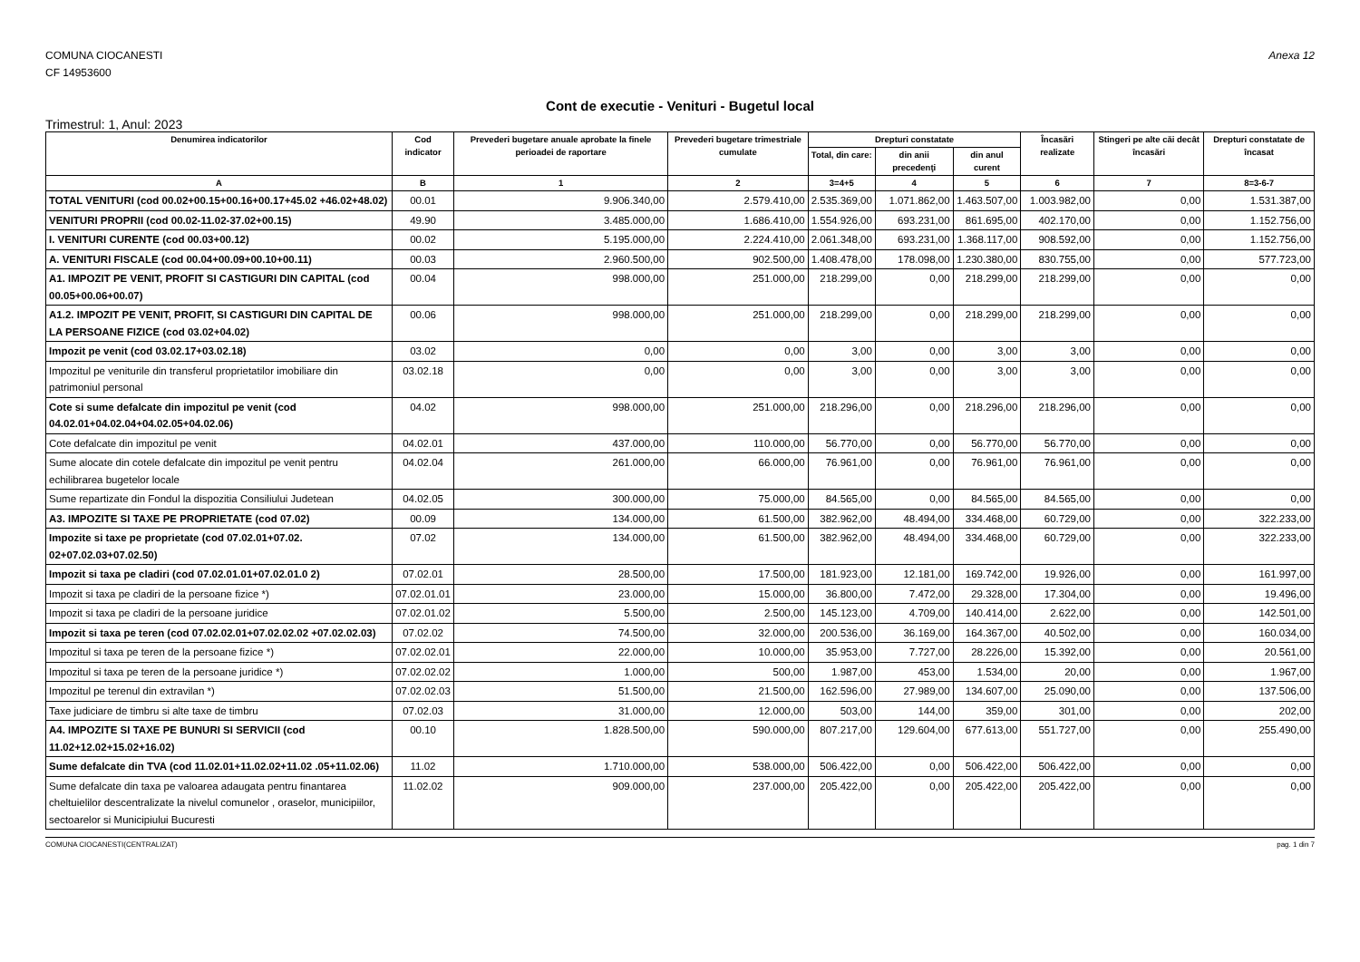COMUNA CIOCANESTI
CF 14953600
Anexa 12
Cont de executie - Venituri - Bugetul local
Trimestrul: 1, Anul: 2023
| Denumirea indicatorilor | Cod indicator | Prevederi bugetare anuale aprobate la finele perioadei de raportare | Prevederi bugetare trimestriale cumulate | Drepturi constatate | | | Încasări realizate | Stingeri pe alte căi decât încasări | Drepturi constatate de încasat |
| --- | --- | --- | --- | --- | --- | --- | --- | --- | --- |
| | | | | Total, din care: | din anii precedenţi | din anul curent | | | |
| A | B | 1 | 2 | 3=4+5 | 4 | 5 | 6 | 7 | 8=3-6-7 |
| TOTAL VENITURI (cod 00.02+00.15+00.16+00.17+45.02 +46.02+48.02) | 00.01 | 9.906.340,00 | 2.579.410,00 | 2.535.369,00 | 1.071.862,00 | 1.463.507,00 | 1.003.982,00 | 0,00 | 1.531.387,00 |
| VENITURI PROPRII (cod 00.02-11.02-37.02+00.15) | 49.90 | 3.485.000,00 | 1.686.410,00 | 1.554.926,00 | 693.231,00 | 861.695,00 | 402.170,00 | 0,00 | 1.152.756,00 |
| I. VENITURI CURENTE (cod 00.03+00.12) | 00.02 | 5.195.000,00 | 2.224.410,00 | 2.061.348,00 | 693.231,00 | 1.368.117,00 | 908.592,00 | 0,00 | 1.152.756,00 |
| A. VENITURI FISCALE (cod 00.04+00.09+00.10+00.11) | 00.03 | 2.960.500,00 | 902.500,00 | 1.408.478,00 | 178.098,00 | 1.230.380,00 | 830.755,00 | 0,00 | 577.723,00 |
| A1. IMPOZIT PE VENIT, PROFIT SI CASTIGURI DIN CAPITAL (cod 00.05+00.06+00.07) | 00.04 | 998.000,00 | 251.000,00 | 218.299,00 | 0,00 | 218.299,00 | 218.299,00 | 0,00 | 0,00 |
| A1.2. IMPOZIT PE VENIT, PROFIT, SI CASTIGURI DIN CAPITAL DE LA PERSOANE FIZICE (cod 03.02+04.02) | 00.06 | 998.000,00 | 251.000,00 | 218.299,00 | 0,00 | 218.299,00 | 218.299,00 | 0,00 | 0,00 |
| Impozit pe venit (cod 03.02.17+03.02.18) | 03.02 | 0,00 | 0,00 | 3,00 | 0,00 | 3,00 | 3,00 | 0,00 | 0,00 |
| Impozitul pe veniturile din transferul proprietatilor imobiliare din patrimoniul personal | 03.02.18 | 0,00 | 0,00 | 3,00 | 0,00 | 3,00 | 3,00 | 0,00 | 0,00 |
| Cote si sume defalcate din impozitul pe venit (cod 04.02.01+04.02.04+04.02.05+04.02.06) | 04.02 | 998.000,00 | 251.000,00 | 218.296,00 | 0,00 | 218.296,00 | 218.296,00 | 0,00 | 0,00 |
| Cote defalcate din impozitul pe venit | 04.02.01 | 437.000,00 | 110.000,00 | 56.770,00 | 0,00 | 56.770,00 | 56.770,00 | 0,00 | 0,00 |
| Sume alocate din cotele defalcate din impozitul pe venit pentru echilibrarea bugetelor locale | 04.02.04 | 261.000,00 | 66.000,00 | 76.961,00 | 0,00 | 76.961,00 | 76.961,00 | 0,00 | 0,00 |
| Sume repartizate din Fondul la dispozitia Consiliului Judetean | 04.02.05 | 300.000,00 | 75.000,00 | 84.565,00 | 0,00 | 84.565,00 | 84.565,00 | 0,00 | 0,00 |
| A3. IMPOZITE SI TAXE PE PROPRIETATE (cod 07.02) | 00.09 | 134.000,00 | 61.500,00 | 382.962,00 | 48.494,00 | 334.468,00 | 60.729,00 | 0,00 | 322.233,00 |
| Impozite si taxe pe proprietate (cod 07.02.01+07.02. 02+07.02.03+07.02.50) | 07.02 | 134.000,00 | 61.500,00 | 382.962,00 | 48.494,00 | 334.468,00 | 60.729,00 | 0,00 | 322.233,00 |
| Impozit si taxa pe cladiri (cod 07.02.01.01+07.02.01.0 2) | 07.02.01 | 28.500,00 | 17.500,00 | 181.923,00 | 12.181,00 | 169.742,00 | 19.926,00 | 0,00 | 161.997,00 |
| Impozit si taxa pe cladiri de la persoane fizice *) | 07.02.01.01 | 23.000,00 | 15.000,00 | 36.800,00 | 7.472,00 | 29.328,00 | 17.304,00 | 0,00 | 19.496,00 |
| Impozit si taxa pe cladiri de la persoane juridice | 07.02.01.02 | 5.500,00 | 2.500,00 | 145.123,00 | 4.709,00 | 140.414,00 | 2.622,00 | 0,00 | 142.501,00 |
| Impozit si taxa pe teren (cod 07.02.02.01+07.02.02.02 +07.02.02.03) | 07.02.02 | 74.500,00 | 32.000,00 | 200.536,00 | 36.169,00 | 164.367,00 | 40.502,00 | 0,00 | 160.034,00 |
| Impozitul si taxa pe teren de la persoane fizice *) | 07.02.02.01 | 22.000,00 | 10.000,00 | 35.953,00 | 7.727,00 | 28.226,00 | 15.392,00 | 0,00 | 20.561,00 |
| Impozitul si taxa pe teren de la persoane juridice *) | 07.02.02.02 | 1.000,00 | 500,00 | 1.987,00 | 453,00 | 1.534,00 | 20,00 | 0,00 | 1.967,00 |
| Impozitul pe terenul din extravilan *) | 07.02.02.03 | 51.500,00 | 21.500,00 | 162.596,00 | 27.989,00 | 134.607,00 | 25.090,00 | 0,00 | 137.506,00 |
| Taxe judiciare de timbru si alte taxe de timbru | 07.02.03 | 31.000,00 | 12.000,00 | 503,00 | 144,00 | 359,00 | 301,00 | 0,00 | 202,00 |
| A4. IMPOZITE SI TAXE PE BUNURI SI SERVICII (cod 11.02+12.02+15.02+16.02) | 00.10 | 1.828.500,00 | 590.000,00 | 807.217,00 | 129.604,00 | 677.613,00 | 551.727,00 | 0,00 | 255.490,00 |
| Sume defalcate din TVA (cod 11.02.01+11.02.02+11.02 .05+11.02.06) | 11.02 | 1.710.000,00 | 538.000,00 | 506.422,00 | 0,00 | 506.422,00 | 506.422,00 | 0,00 | 0,00 |
| Sume defalcate din taxa pe valoarea adaugata pentru finantarea cheltuielilor descentralizate la nivelul comunelor , oraselor, municipiilor, sectoarelor si Municipiului Bucuresti | 11.02.02 | 909.000,00 | 237.000,00 | 205.422,00 | 0,00 | 205.422,00 | 205.422,00 | 0,00 | 0,00 |
COMUNA CIOCANESTI(CENTRALIZAT) pag. 1 din 7